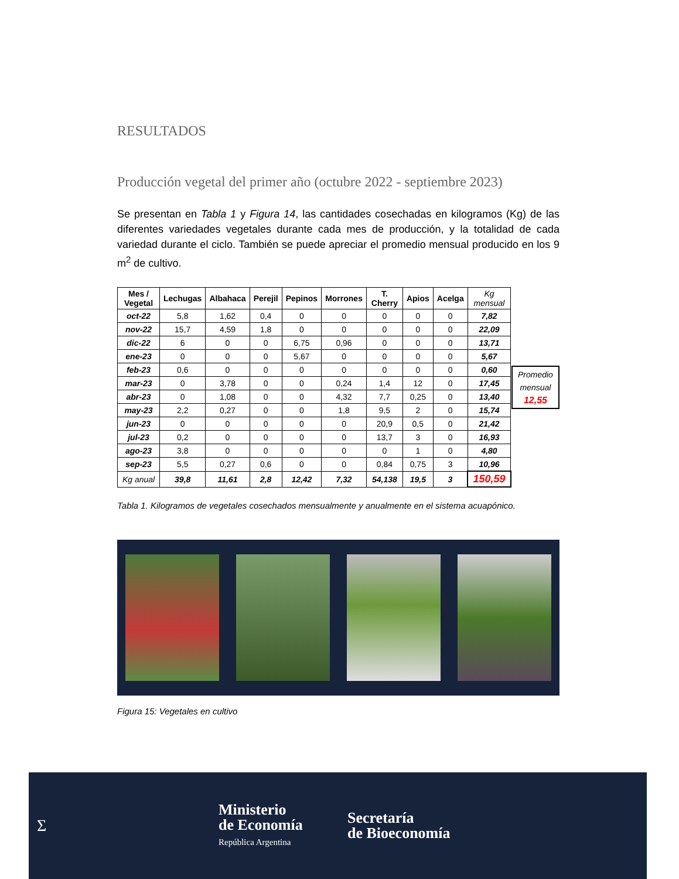RESULTADOS
Producción vegetal del primer año (octubre 2022 - septiembre 2023)
Se presentan en Tabla 1 y Figura 14, las cantidades cosechadas en kilogramos (Kg) de las diferentes variedades vegetales durante cada mes de producción, y la totalidad de cada variedad durante el ciclo. También se puede apreciar el promedio mensual producido en los 9 m<sup>2</sup> de cultivo.
| Mes / Vegetal | Lechugas | Albahaca | Perejil | Pepinos | Morrones | T. Cherry | Apios | Acelga | Kg mensual |
| --- | --- | --- | --- | --- | --- | --- | --- | --- | --- |
| oct-22 | 5,8 | 1,62 | 0,4 | 0 | 0 | 0 | 0 | 0 | 7,82 |
| nov-22 | 15,7 | 4,59 | 1,8 | 0 | 0 | 0 | 0 | 0 | 22,09 |
| dic-22 | 6 | 0 | 0 | 6,75 | 0,96 | 0 | 0 | 0 | 13,71 |
| ene-23 | 0 | 0 | 0 | 5,67 | 0 | 0 | 0 | 0 | 5,67 |
| feb-23 | 0,6 | 0 | 0 | 0 | 0 | 0 | 0 | 0 | 0,60 |
| mar-23 | 0 | 3,78 | 0 | 0 | 0,24 | 1,4 | 12 | 0 | 17,45 |
| abr-23 | 0 | 1,08 | 0 | 0 | 4,32 | 7,7 | 0,25 | 0 | 13,40 |
| may-23 | 2,2 | 0,27 | 0 | 0 | 1,8 | 9,5 | 2 | 0 | 15,74 |
| jun-23 | 0 | 0 | 0 | 0 | 0 | 20,9 | 0,5 | 0 | 21,42 |
| jul-23 | 0,2 | 0 | 0 | 0 | 0 | 13,7 | 3 | 0 | 16,93 |
| ago-23 | 3,8 | 0 | 0 | 0 | 0 | 0 | 1 | 0 | 4,80 |
| sep-23 | 5,5 | 0,27 | 0,6 | 0 | 0 | 0,84 | 0,75 | 3 | 10,96 |
| Kg anual | 39,8 | 11,61 | 2,8 | 12,42 | 7,32 | 54,138 | 19,5 | 3 | 150,59 |
Promedio mensual 12,55
Tabla 1. Kilogramos de vegetales cosechados mensualmente y anualmente en el sistema acuapónico.
Figura 15: Vegetales en cultivo
Σ
Ministerio
de Economía
República Argentina
Secretaría
de Bioeconomía